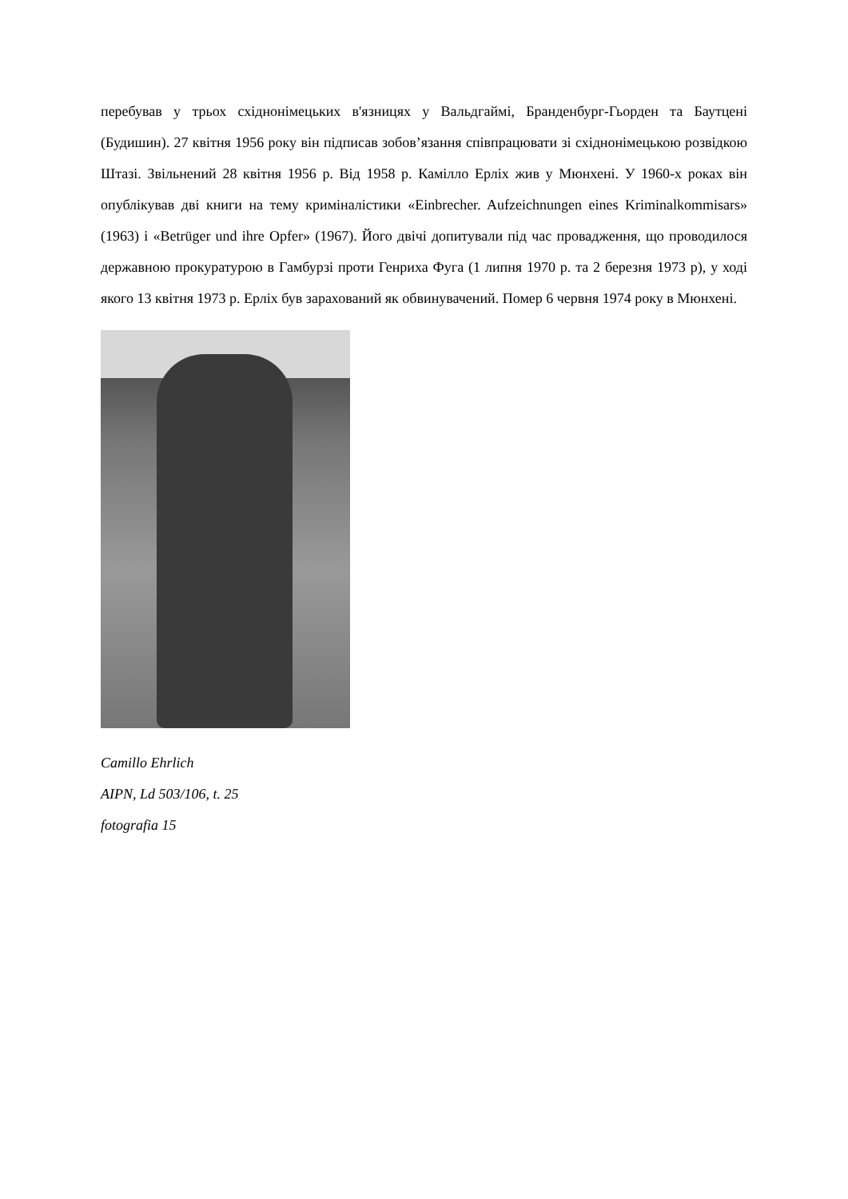перебував у трьох східнонімецьких в'язницях у Вальдгаймі, Бранденбург-Гьорден та Баутцені (Будишин). 27 квітня 1956 року він підписав зобов’язання співпрацювати зі східнонімецькою розвідкою Штазі. Звільнений 28 квітня 1956 р. Від 1958 р. Камілло Ерліх жив у Мюнхені. У 1960-х роках він опублікував дві книги на тему криміналістики «Einbrecher. Aufzeichnungen eines Kriminalkommisars» (1963) і «Betrüger und ihre Opfer» (1967). Його двічі допитували під час провадження, що проводилося державною прокуратурою в Гамбурзі проти Генриха Фуга (1 липня 1970 р. та 2 березня 1973 р), у ході якого 13 квітня 1973 р. Ерліх був зарахований як обвинувачений. Помер 6 червня 1974 року в Мюнхені.
Camillo Ehrlich
AIPN, Ld 503/106, t. 25
fotografia 15